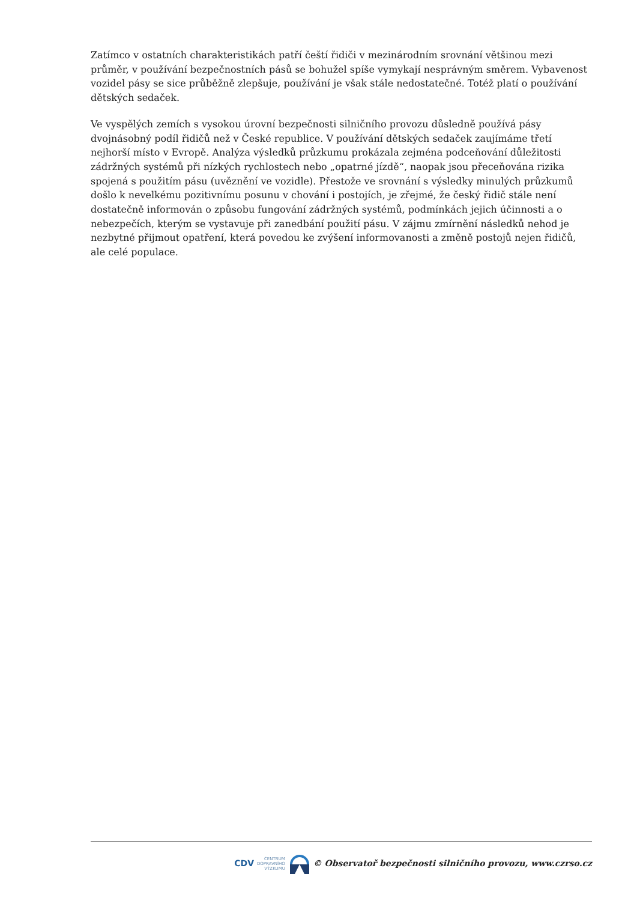Zatímco v ostatních charakteristikách patří čeští řidiči v mezinárodním srovnání většinou mezi průměr, v používání bezpečnostních pásů se bohužel spíše vymykají nesprávným směrem. Vybavenost vozidel pásy se sice průběžně zlepšuje, používání je však stále nedostatečné. Totéž platí o používání dětských sedaček.
Ve vyspělých zemích s vysokou úrovní bezpečnosti silničního provozu důsledně používá pásy dvojnásobný podíl řidičů než v České republice. V používání dětských sedaček zaujímáme třetí nejhorší místo v Evropě. Analýza výsledků průzkumu prokázala zejména podceňování důležitosti zádržných systémů při nízkých rychlostech nebo „opatrné jízdě“, naopak jsou přeceňována rizika spojená s použitím pásu (uvěznění ve vozidle). Přestože ve srovnání s výsledky minulých průzkumů došlo k nevelkému pozitivnímu posunu v chování i postojích, je zřejmé, že český řidič stále není dostatečně informován o způsobu fungování zádržných systémů, podmínkách jejich účinnosti a o nebezpečích, kterým se vystavuje při zanedbání použití pásu. V zájmu zmírnění následků nehod je nezbytné přijmout opatření, která povedou ke zvýšení informovanosti a změně postojů nejen řidičů, ale celé populace.
CDV CENTRUM
DOPRAVNÍHO
VÝZKUMU © Observatoř bezpečnosti silničního provozu, www.czrso.cz